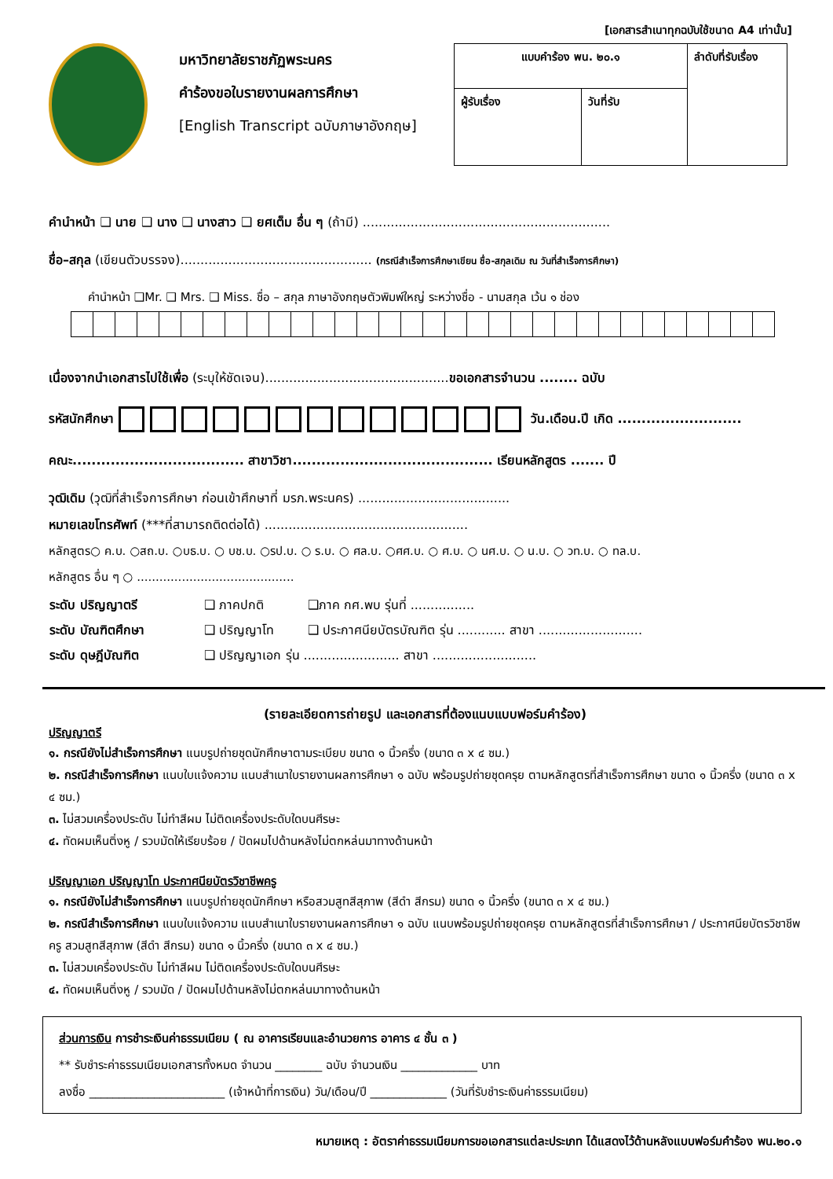[เอกสารสำเนาทุกฉบับใช้ขนาด A4 เท่านั้น]
มหาวิทยาลัยราชภัฏพระนคร
คำร้องขอใบรายงานผลการศึกษา
[English Transcript ฉบับภาษาอังกฤษ]
| แบบคำร้อง พน. ๒๐.๑ | | ลำดับที่รับเรื่อง |
| ผู้รับเรื่อง | วันที่รับ | |
คำนำหน้า ❑ นาย ❑ นาง ❑ นางสาว ❑ ยศเต็ม อื่น ๆ (ถ้ามี) ..............................................................
ชื่อ–สกุล (เขียนตัวบรรจง)................................................ (กรณีสำเร็จการศึกษาเขียน ชื่อ-สกุลเดิม ณ วันที่สำเร็จการศึกษา)
คำนำหน้า ❑Mr. ❑ Mrs. ❑ Miss. ชื่อ – สกุล ภาษาอังกฤษตัวพิมพ์ใหญ่ ระหว่างชื่อ - นามสกุล เว้น ๑ ช่อง
เนื่องจากนำเอกสารไปใช้เพื่อ (ระบุให้ชัดเจน)..............................................ขอเอกสารจำนวน ........ ฉบับ
รหัสนักศึกษา วัน.เดือน.ปี เกิด ..........................
คณะ.................................... สาขาวิชา.......................................... เรียนหลักสูตร ....... ปี
วุฒิเดิม (วุฒิที่สำเร็จการศึกษา ก่อนเข้าศึกษาที่ มรภ.พระนคร) ......................................
หมายเลขโทรศัพท์ (***ที่สามารถติดต่อได้) ...................................................
หลักสูตร○ ค.บ. ○สถ.บ. ○บธ.บ. ○ บช.บ. ○รป.บ. ○ ร.บ. ○ ศล.บ. ○ศศ.บ. ○ ศ.บ. ○ นศ.บ. ○ น.บ. ○ วท.บ. ○ ทล.บ.
หลักสูตร อื่น ๆ ○ ..........................................
| ระดับ ปริญญาตรี | ❑ ภาคปกติ | ❑ภาค กศ.พบ รุ่นที่ ................ |
| ระดับ บัณฑิตศึกษา | ❑ ปริญญาโท | ❑ ประกาศนียบัตรบัณฑิต รุ่น ............ สาขา .......................... |
| ระดับ ดุษฎีบัณฑิต | ❑ ปริญญาเอก รุ่น ........................ สาขา .......................... | |
(รายละเอียดการถ่ายรูป และเอกสารที่ต้องแนบแบบฟอร์มคำร้อง)
ปริญญาตรี
๑. กรณียังไม่สำเร็จการศึกษา แนบรูปถ่ายชุดนักศึกษาตามระเบียบ ขนาด ๑ นิ้วครึ่ง (ขนาด ๓ x ๔ ซม.)
๒. กรณีสำเร็จการศึกษา แนบใบแจ้งความ แนบสำเนาใบรายงานผลการศึกษา ๑ ฉบับ พร้อมรูปถ่ายชุดครุย ตามหลักสูตรที่สำเร็จการศึกษา ขนาด ๑ นิ้วครึ่ง (ขนาด ๓ x ๔ ซม.)
๓. ไม่สวมเครื่องประดับ ไม่ทำสีผม ไม่ติดเครื่องประดับใดบนศีรษะ
๔. ทัดผมเห็นติ่งหู / รวบมัดให้เรียบร้อย / ปัดผมไปด้านหลังไม่ตกหล่นมาทางด้านหน้า
ปริญญาเอก ปริญญาโท ประกาศนียบัตรวิชาชีพครู
๑. กรณียังไม่สำเร็จการศึกษา แนบรูปถ่ายชุดนักศึกษา หรือสวมสูทสีสุภาพ (สีดำ สีกรม) ขนาด ๑ นิ้วครึ่ง (ขนาด ๓ x ๔ ซม.)
๒. กรณีสำเร็จการศึกษา แนบใบแจ้งความ แนบสำเนาใบรายงานผลการศึกษา ๑ ฉบับ แนบพร้อมรูปถ่ายชุดครุย ตามหลักสูตรที่สำเร็จการศึกษา / ประกาศนียบัตรวิชาชีพครู สวมสูทสีสุภาพ (สีดำ สีกรม) ขนาด ๑ นิ้วครึ่ง (ขนาด ๓ x ๔ ซม.)
๓. ไม่สวมเครื่องประดับ ไม่ทำสีผม ไม่ติดเครื่องประดับใดบนศีรษะ
๔. ทัดผมเห็นติ่งหู / รวบมัด / ปัดผมไปด้านหลังไม่ตกหล่นมาทางด้านหน้า
ส่วนการเงิน การชำระเงินค่าธรรมเนียม ( ณ อาคารเรียนและอำนวยการ อาคาร ๔ ชั้น ๓ )
** รับชำระค่าธรรมเนียมเอกสารทั้งหมด จำนวน ________ ฉบับ จำนวนเงิน _____________ บาท
ลงชื่อ _______________________ (เจ้าหน้าที่การเงิน) วัน/เดือน/ปี _____________ (วันที่รับชำระเงินค่าธรรมเนียม)
หมายเหตุ : อัตราค่าธรรมเนียมการขอเอกสารแต่ละประเภท ได้แสดงไว้ด้านหลังแบบฟอร์มคำร้อง พน.๒๐.๑